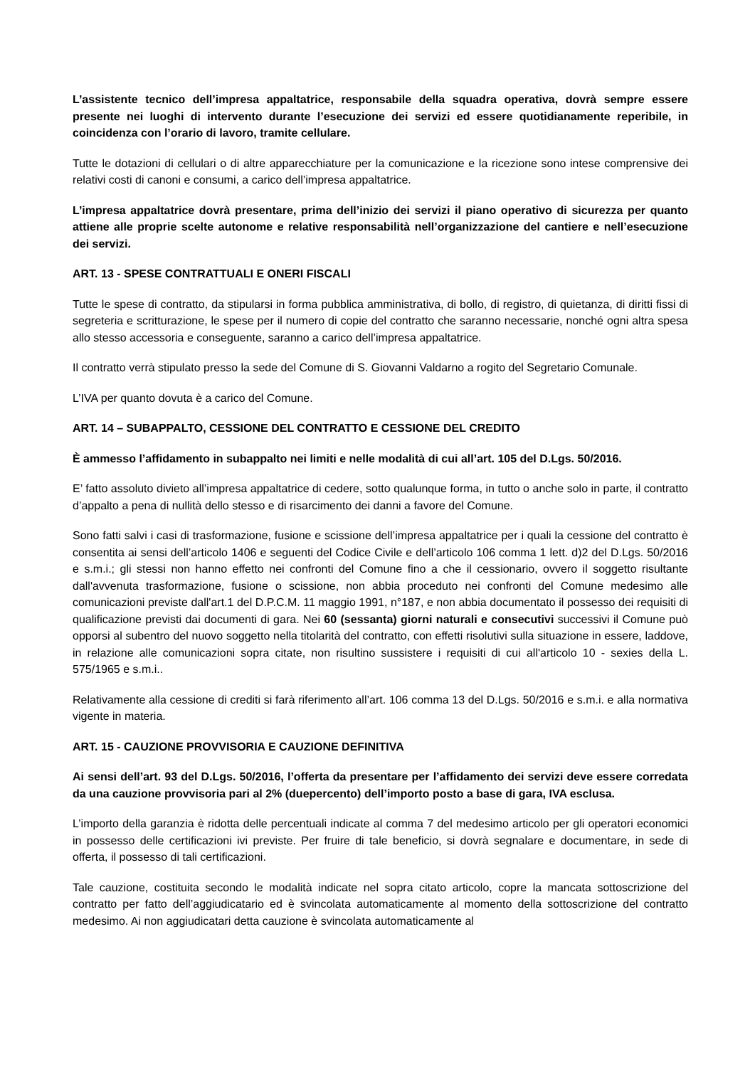L’assistente tecnico dell’impresa appaltatrice, responsabile della squadra operativa, dovrà sempre essere presente nei luoghi di intervento durante l’esecuzione dei servizi ed essere quotidianamente reperibile, in coincidenza con l’orario di lavoro, tramite cellulare.
Tutte le dotazioni di cellulari o di altre apparecchiature per la comunicazione e la ricezione sono intese comprensive dei relativi costi di canoni e consumi, a carico dell’impresa appaltatrice.
L’impresa appaltatrice dovrà presentare, prima dell’inizio dei servizi il piano operativo di sicurezza per quanto attiene alle proprie scelte autonome e relative responsabilità nell’organizzazione del cantiere e nell’esecuzione dei servizi.
ART. 13 - SPESE CONTRATTUALI E ONERI FISCALI
Tutte le spese di contratto, da stipularsi in forma pubblica amministrativa, di bollo, di registro, di quietanza, di diritti fissi di segreteria e scritturazione, le spese per il numero di copie del contratto che saranno necessarie, nonché ogni altra spesa allo stesso accessoria e conseguente, saranno a carico dell’impresa appaltatrice.
Il contratto verrà stipulato presso la sede del Comune di S. Giovanni Valdarno a rogito del Segretario Comunale.
L’IVA per quanto dovuta è a carico del Comune.
ART. 14 – SUBAPPALTO, CESSIONE DEL CONTRATTO E CESSIONE DEL CREDITO
È ammesso l’affidamento in subappalto nei limiti e nelle modalità di cui all’art. 105 del D.Lgs. 50/2016.
E’ fatto assoluto divieto all’impresa appaltatrice di cedere, sotto qualunque forma, in tutto o anche solo in parte, il contratto d’appalto a pena di nullità dello stesso e di risarcimento dei danni a favore del Comune.
Sono fatti salvi i casi di trasformazione, fusione e scissione dell’impresa appaltatrice per i quali la cessione del contratto è consentita ai sensi dell’articolo 1406 e seguenti del Codice Civile e dell’articolo 106 comma 1 lett. d)2 del D.Lgs. 50/2016 e s.m.i.; gli stessi non hanno effetto nei confronti del Comune fino a che il cessionario, ovvero il soggetto risultante dall'avvenuta trasformazione, fusione o scissione, non abbia proceduto nei confronti del Comune medesimo alle comunicazioni previste dall'art.1 del D.P.C.M. 11 maggio 1991, n°187, e non abbia documentato il possesso dei requisiti di qualificazione previsti dai documenti di gara. Nei 60 (sessanta) giorni naturali e consecutivi successivi il Comune può opporsi al subentro del nuovo soggetto nella titolarità del contratto, con effetti risolutivi sulla situazione in essere, laddove, in relazione alle comunicazioni sopra citate, non risultino sussistere i requisiti di cui all'articolo 10 - sexies della L. 575/1965 e s.m.i..
Relativamente alla cessione di crediti si farà riferimento all’art. 106 comma 13 del D.Lgs. 50/2016 e s.m.i. e alla normativa vigente in materia.
ART. 15 - CAUZIONE PROVVISORIA E CAUZIONE DEFINITIVA
Ai sensi dell’art. 93 del D.Lgs. 50/2016, l’offerta da presentare per l’affidamento dei servizi deve essere corredata da una cauzione provvisoria pari al 2% (duepercento) dell’importo posto a base di gara, IVA esclusa.
L’importo della garanzia è ridotta delle percentuali indicate al comma 7 del medesimo articolo per gli operatori economici in possesso delle certificazioni ivi previste. Per fruire di tale beneficio, si dovrà segnalare e documentare, in sede di offerta, il possesso di tali certificazioni.
Tale cauzione, costituita secondo le modalità indicate nel sopra citato articolo, copre la mancata sottoscrizione del contratto per fatto dell’aggiudicatario ed è svincolata automaticamente al momento della sottoscrizione del contratto medesimo. Ai non aggiudicatari detta cauzione è svincolata automaticamente al